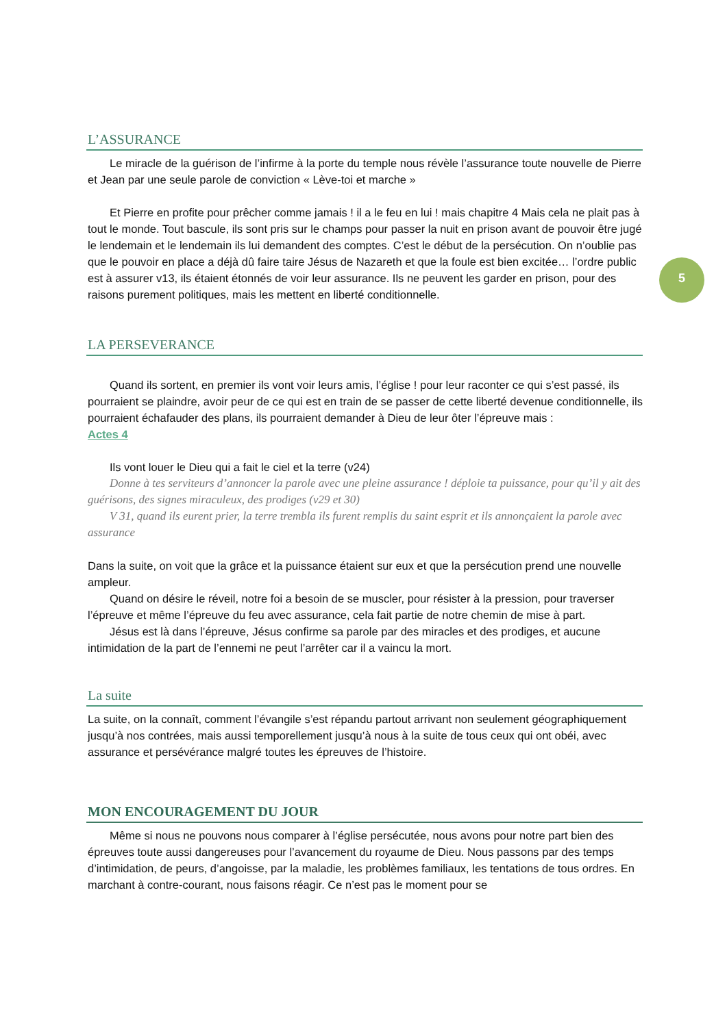5
L’ASSURANCE
Le miracle de la guérison de l’infirme à la porte du temple nous révèle l’assurance toute nouvelle de Pierre et Jean par une seule parole de conviction « Lève-toi et marche »
Et Pierre en profite pour prêcher comme jamais ! il a le feu en lui ! mais chapitre 4 Mais cela ne plait pas à tout le monde. Tout bascule, ils sont pris sur le champs pour passer la nuit en prison avant de pouvoir être jugé le lendemain et le lendemain ils lui demandent des comptes. C’est le début de la persécution. On n’oublie pas que le pouvoir en place a déjà dû faire taire Jésus de Nazareth et que la foule est bien excitée… l’ordre public est à assurer v13, ils étaient étonnés de voir leur assurance. Ils ne peuvent les garder en prison, pour des raisons purement politiques, mais les mettent en liberté conditionnelle.
LA PERSEVERANCE
Quand ils sortent, en premier ils vont voir leurs amis, l’église ! pour leur raconter ce qui s’est passé, ils pourraient se plaindre, avoir peur de ce qui est en train de se passer de cette liberté devenue conditionnelle, ils pourraient échafauder des plans, ils pourraient demander à Dieu de leur ôter l’épreuve mais :
Actes 4
Ils vont louer le Dieu qui a fait le ciel et la terre (v24)
Donne à tes serviteurs d’annoncer la parole avec une pleine assurance ! déploie ta puissance, pour qu’il y ait des guérisons, des signes miraculeux, des prodiges (v29 et 30)
V 31, quand ils eurent prier, la terre trembla ils furent remplis du saint esprit et ils annonçaient la parole avec assurance
Dans la suite, on voit que la grâce et la puissance étaient sur eux et que la persécution prend une nouvelle ampleur.
Quand on désire le réveil, notre foi a besoin de se muscler, pour résister à la pression, pour traverser l’épreuve et même l’épreuve du feu avec assurance, cela fait partie de notre chemin de mise à part.
Jésus est là dans l’épreuve, Jésus confirme sa parole par des miracles et des prodiges, et aucune intimidation de la part de l’ennemi ne peut l’arrêter car il a vaincu la mort.
La suite
La suite, on la connaît, comment l’évangile s’est répandu partout arrivant non seulement géographiquement jusqu’à nos contrées, mais aussi temporellement jusqu’à nous à la suite de tous ceux qui ont obéi, avec assurance et persévérance malgré toutes les épreuves de l’histoire.
MON ENCOURAGEMENT DU JOUR
Même si nous ne pouvons nous comparer à l’église persécutée, nous avons pour notre part bien des épreuves toute aussi dangereuses pour l’avancement du royaume de Dieu. Nous passons par des temps d’intimidation, de peurs, d’angoisse, par la maladie, les problèmes familiaux, les tentations de tous ordres. En marchant à contre-courant, nous faisons réagir. Ce n’est pas le moment pour se